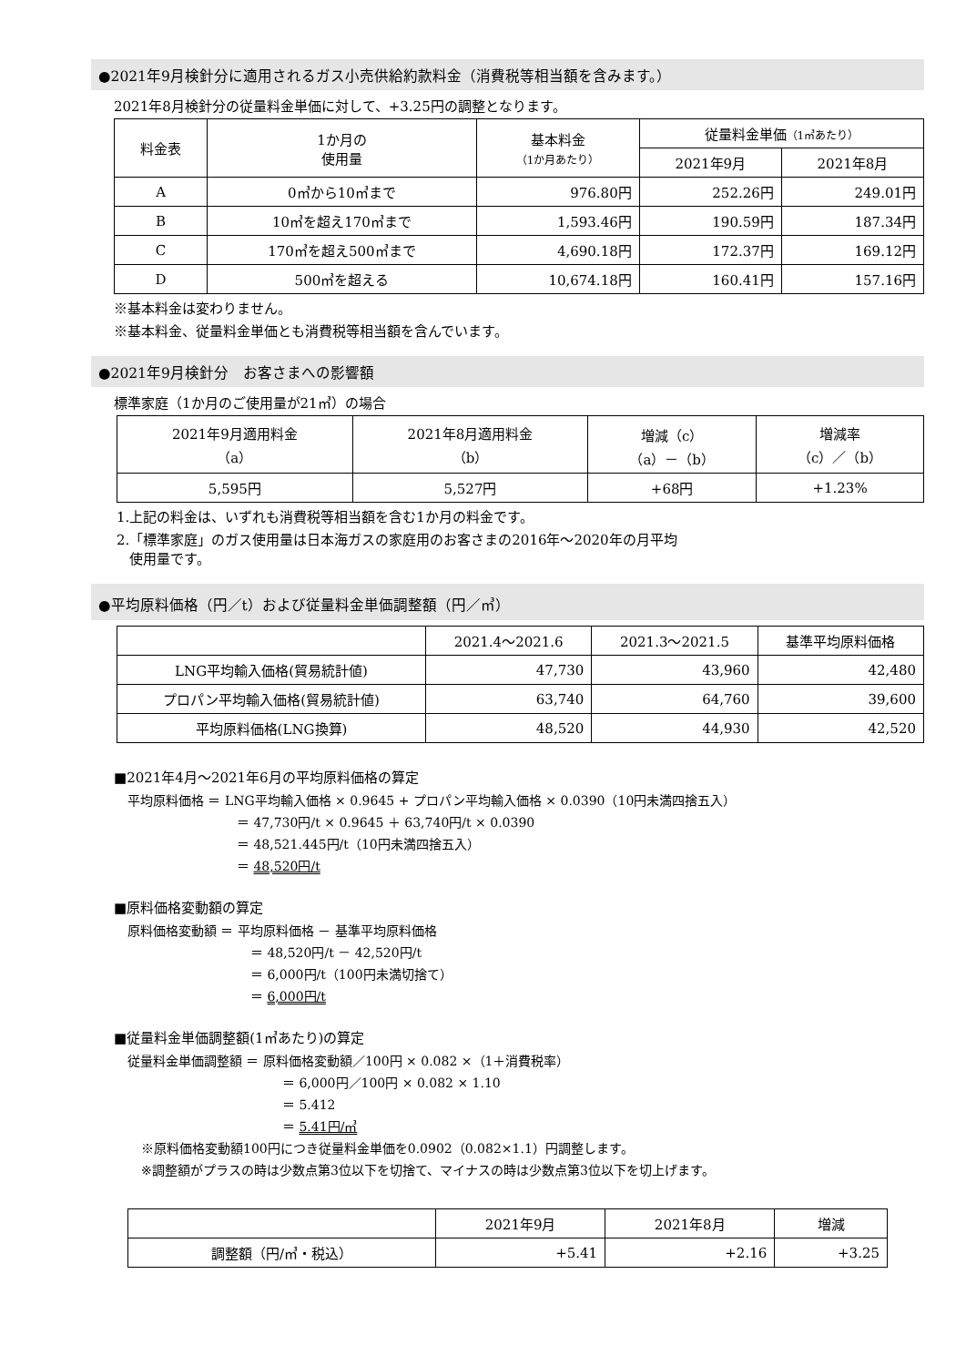●2021年9月検針分に適用されるガス小売供給約款料金（消費税等相当額を含みます。）
2021年8月検針分の従量料金単価に対して、+3.25円の調整となります。
| 料金表 | 1か月の 使用量 | 基本料金 （1か月あたり） | 従量料金単価 （1㎥あたり） | |
| --- | --- | --- | --- | --- |
| | | | 2021年9月 | 2021年8月 |
| A | 0㎥から10㎥まで | 976.80円 | 252.26円 | 249.01円 |
| B | 10㎥を超え170㎥まで | 1,593.46円 | 190.59円 | 187.34円 |
| C | 170㎥を超え500㎥まで | 4,690.18円 | 172.37円 | 169.12円 |
| D | 500㎥を超える | 10,674.18円 | 160.41円 | 157.16円 |
※基本料金は変わりません。
※基本料金、従量料金単価とも消費税等相当額を含んでいます。
●2021年9月検針分　お客さまへの影響額
標準家庭（1か月のご使用量が21㎥）の場合
| 2021年9月適用料金 （a） | 2021年8月適用料金 （b） | 増減（c） （a）－（b） | 増減率 （c）／（b） |
| --- | --- | --- | --- |
| 5,595円 | 5,527円 | +68円 | +1.23% |
1.上記の料金は、いずれも消費税等相当額を含む1か月の料金です。
2.「標準家庭」のガス使用量は日本海ガスの家庭用のお客さまの2016年～2020年の月平均
使用量です。
●平均原料価格（円／t）および従量料金単価調整額（円／㎥）
| | 2021.4～2021.6 | 2021.3～2021.5 | 基準平均原料価格 |
| --- | --- | --- | --- |
| LNG平均輸入価格(貿易統計値) | 47,730 | 43,960 | 42,480 |
| プロパン平均輸入価格(貿易統計値) | 63,740 | 64,760 | 39,600 |
| 平均原料価格(LNG換算) | 48,520 | 44,930 | 42,520 |
■2021年4月～2021年6月の平均原料価格の算定
平均原料価格 ＝ LNG平均輸入価格 × 0.9645 + プロパン平均輸入価格 × 0.0390（10円未満四捨五入）
＝ 47,730円/t × 0.9645 ＋ 63,740円/t × 0.0390
＝ 48,521.445円/t（10円未満四捨五入）
＝ 48,520円/t
■原料価格変動額の算定
原料価格変動額 ＝ 平均原料価格 － 基準平均原料価格
＝ 48,520円/t － 42,520円/t
＝ 6,000円/t（100円未満切捨て）
＝ 6,000円/t
■従量料金単価調整額(1㎥あたり)の算定
従量料金単価調整額 ＝ 原料価格変動額／100円 × 0.082 ×（1＋消費税率）
＝ 6,000円／100円 × 0.082 × 1.10
＝ 5.412
＝ 5.41円/㎥
※原料価格変動額100円につき従量料金単価を0.0902（0.082×1.1）円調整します。
※調整額がプラスの時は少数点第3位以下を切捨て、マイナスの時は少数点第3位以下を切上げます。
| | 2021年9月 | 2021年8月 | 増減 |
| --- | --- | --- | --- |
| 調整額（円/㎥・税込） | +5.41 | +2.16 | +3.25 |